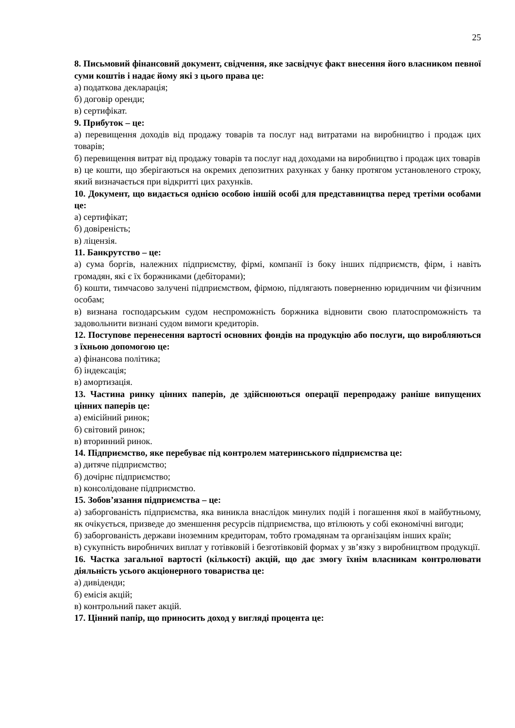25
8. Письмовий фінансовий документ, свідчення, яке засвідчує факт внесення його власником певної суми коштів і надає йому які з цього права це:
а) податкова декларація;
б) договір оренди;
в) сертифікат.
9. Прибуток – це:
а) перевищення доходів від продажу товарів та послуг над витратами на виробництво і продаж цих товарів;
б) перевищення витрат від продажу товарів та послуг над доходами на виробництво і продаж цих товарів
в) це кошти, що зберігаються на окремих депозитних рахунках у банку протягом установленого строку, який визначається при відкритті цих рахунків.
10. Документ, що видається однією особою іншій особі для представництва перед третіми особами це:
а) сертифікат;
б) довіреність;
в) ліцензія.
11. Банкрутство – це:
а) сума боргів, належних підприємству, фірмі, компанії із боку інших підприємств, фірм, і навіть громадян, які є їх боржниками (дебіторами);
б) кошти, тимчасово залучені підприємством, фірмою, підлягають поверненню юридичним чи фізичним особам;
в) визнана господарським судом неспроможність боржника відновити свою платоспроможність та задовольнити визнані судом вимоги кредиторів.
12. Поступове перенесення вартості основних фондів на продукцію або послуги, що виробляються з їхньою допомогою це:
а) фінансова політика;
б) індексація;
в) амортизація.
13. Частина ринку цінних паперів, де здійснюються операції перепродажу раніше випущених цінних паперів це:
а) емісійний ринок;
б) світовий ринок;
в) вторинний ринок.
14. Підприємство, яке перебуває під контролем материнського підприємства це:
а) дитяче підприємство;
б) дочірнє підприємство;
в) консолідоване підприємство.
15. Зобов’язання підприємства – це:
а) заборгованість підприємства, яка виникла внаслідок минулих подій і погашення якої в майбутньому, як очікується, призведе до зменшення ресурсів підприємства, що втілюють у собі економічні вигоди;
б) заборгованість держави іноземним кредиторам, тобто громадянам та організаціям інших країн;
в) сукупність виробничих виплат у готівковій і безготівковій формах у зв’язку з виробництвом продукції.
16. Частка загальної вартості (кількості) акцій, що дає змогу їхнім власникам контролювати діяльність усього акціонерного товариства це:
а) дивіденди;
б) емісія акцій;
в) контрольний пакет акцій.
17. Цінний папір, що приносить доход у вигляді процента це: